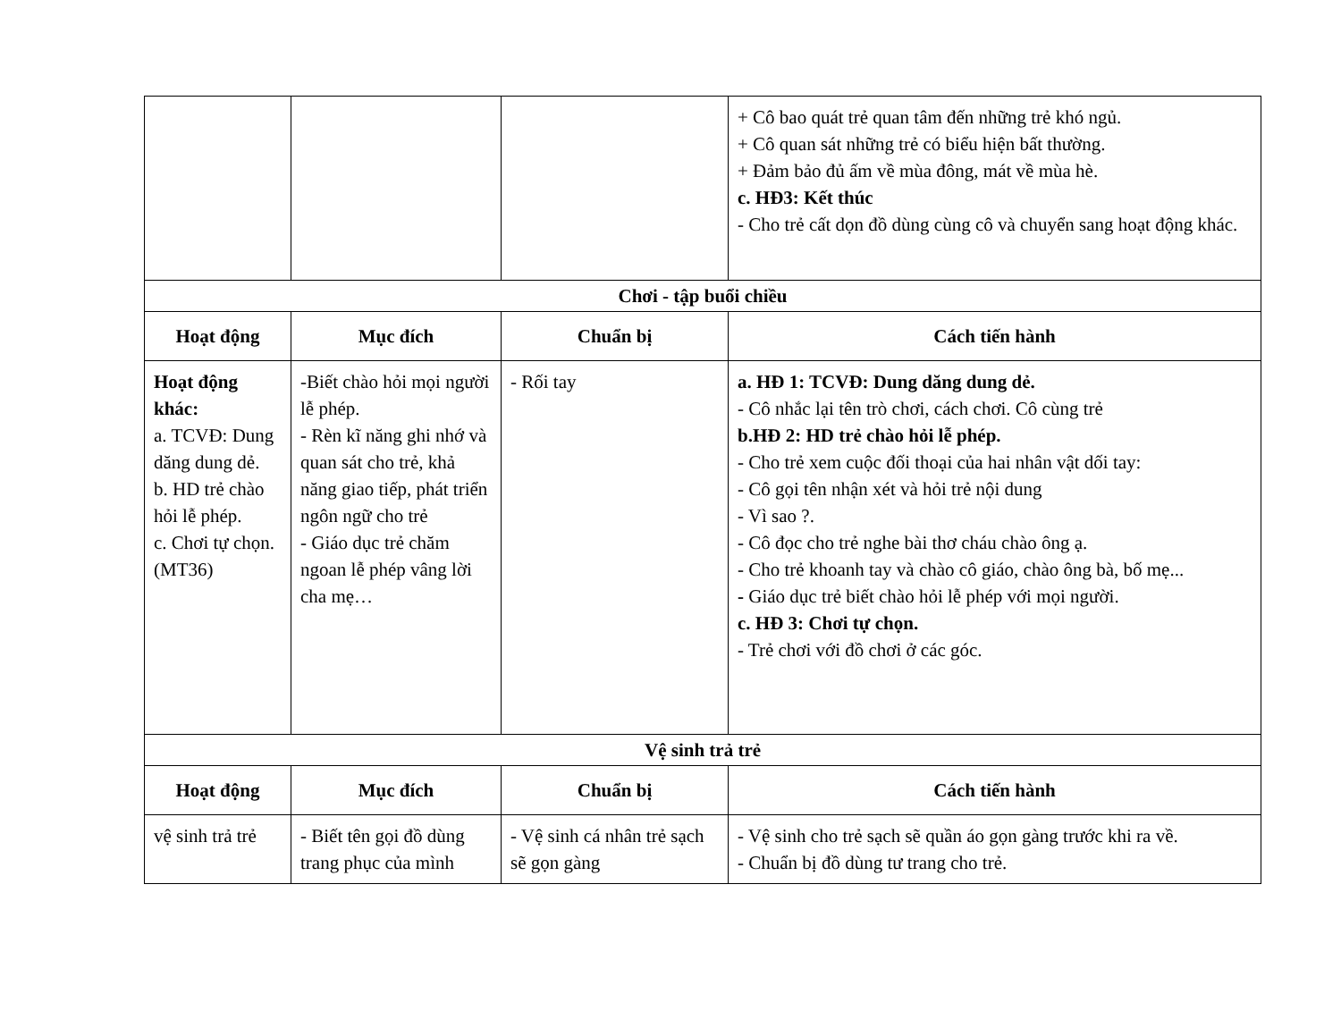| | | | + Cô bao quát trẻ quan tâm đến những trẻ khó ngủ. + Cô quan sát những trẻ có biểu hiện bất thường. + Đảm bảo đủ ấm về mùa đông, mát về mùa hè. c. HĐ3: Kết thúc - Cho trẻ cất dọn đồ dùng cùng cô và chuyển sang hoạt động khác. |
| Chơi - tập buổi chiều | | | |
| Hoạt động | Mục đích | Chuẩn bị | Cách tiến hành |
| Hoạt động khác: a. TCVĐ: Dung dăng dung dẻ. b. HD trẻ chào hỏi lễ phép. c. Chơi tự chọn. (MT36) | -Biết chào hỏi mọi người lễ phép. - Rèn kĩ năng ghi nhớ và quan sát cho trẻ, khả năng giao tiếp, phát triển ngôn ngữ cho trẻ - Giáo dục trẻ chăm ngoan lễ phép vâng lời cha mẹ… | - Rối tay | a. HĐ 1: TCVĐ: Dung dăng dung dẻ. - Cô nhắc lại tên trò chơi, cách chơi. Cô cùng trẻ b.HĐ 2: HD trẻ chào hỏi lễ phép. - Cho trẻ xem cuộc đối thoại của hai nhân vật dối tay: - Cô gọi tên nhận xét và hỏi trẻ nội dung - Vì sao ?. - Cô đọc cho trẻ nghe bài thơ cháu chào ông ạ. - Cho trẻ khoanh tay và chào cô giáo, chào ông bà, bố mẹ... - Giáo dục trẻ biết chào hỏi lễ phép với mọi người. c. HĐ 3: Chơi tự chọn. - Trẻ chơi với đồ chơi ở các góc. |
| Vệ sinh trả trẻ | | | |
| Hoạt động | Mục đích | Chuẩn bị | Cách tiến hành |
| vệ sinh trả trẻ | - Biết tên gọi đồ dùng trang phục của mình | - Vệ sinh cá nhân trẻ sạch sẽ gọn gàng | - Vệ sinh cho trẻ sạch sẽ quần áo gọn gàng trước khi ra về. - Chuẩn bị đồ dùng tư trang cho trẻ. |